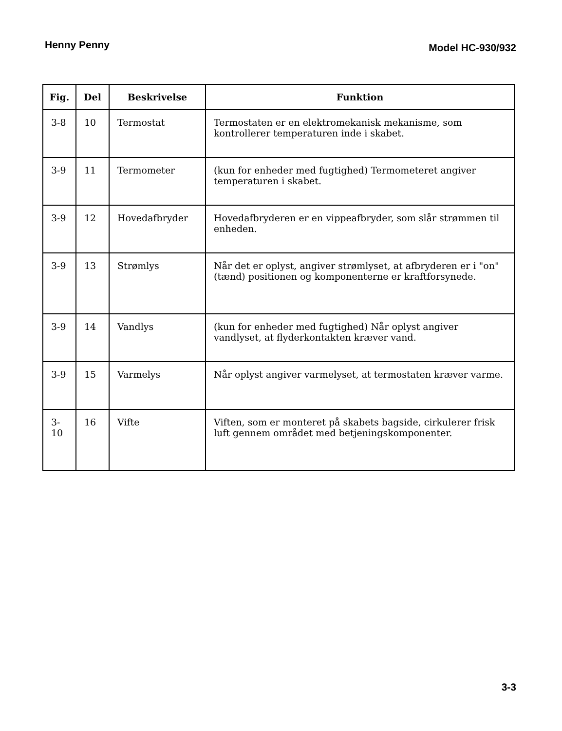Henny Penny Model HC-930/932
| Fig. | Del | Beskrivelse | Funktion |
| --- | --- | --- | --- |
| 3-8 | 10 | Termostat | Termostaten er en elektromekanisk mekanisme, som kontrollerer temperaturen inde i skabet. |
| 3-9 | 11 | Termometer | (kun for enheder med fugtighed) Termometeret angiver temperaturen i skabet. |
| 3-9 | 12 | Hovedafbryder | Hovedafbryderen er en vippeafbryder, som slår strømmen til enheden. |
| 3-9 | 13 | Strømlys | Når det er oplyst, angiver strømlyset, at afbryderen er i "on" (tænd) positionen og komponenterne er kraftforsynede. |
| 3-9 | 14 | Vandlys | (kun for enheder med fugtighed) Når oplyst angiver vandlyset, at flyderkontakten kræver vand. |
| 3-9 | 15 | Varmelys | Når oplyst angiver varmelyset, at termostaten kræver varme. |
| 3-10 | 16 | Vifte | Viften, som er monteret på skabets bagside, cirkulerer frisk luft gennem området med betjeningskomponenter. |
3-3